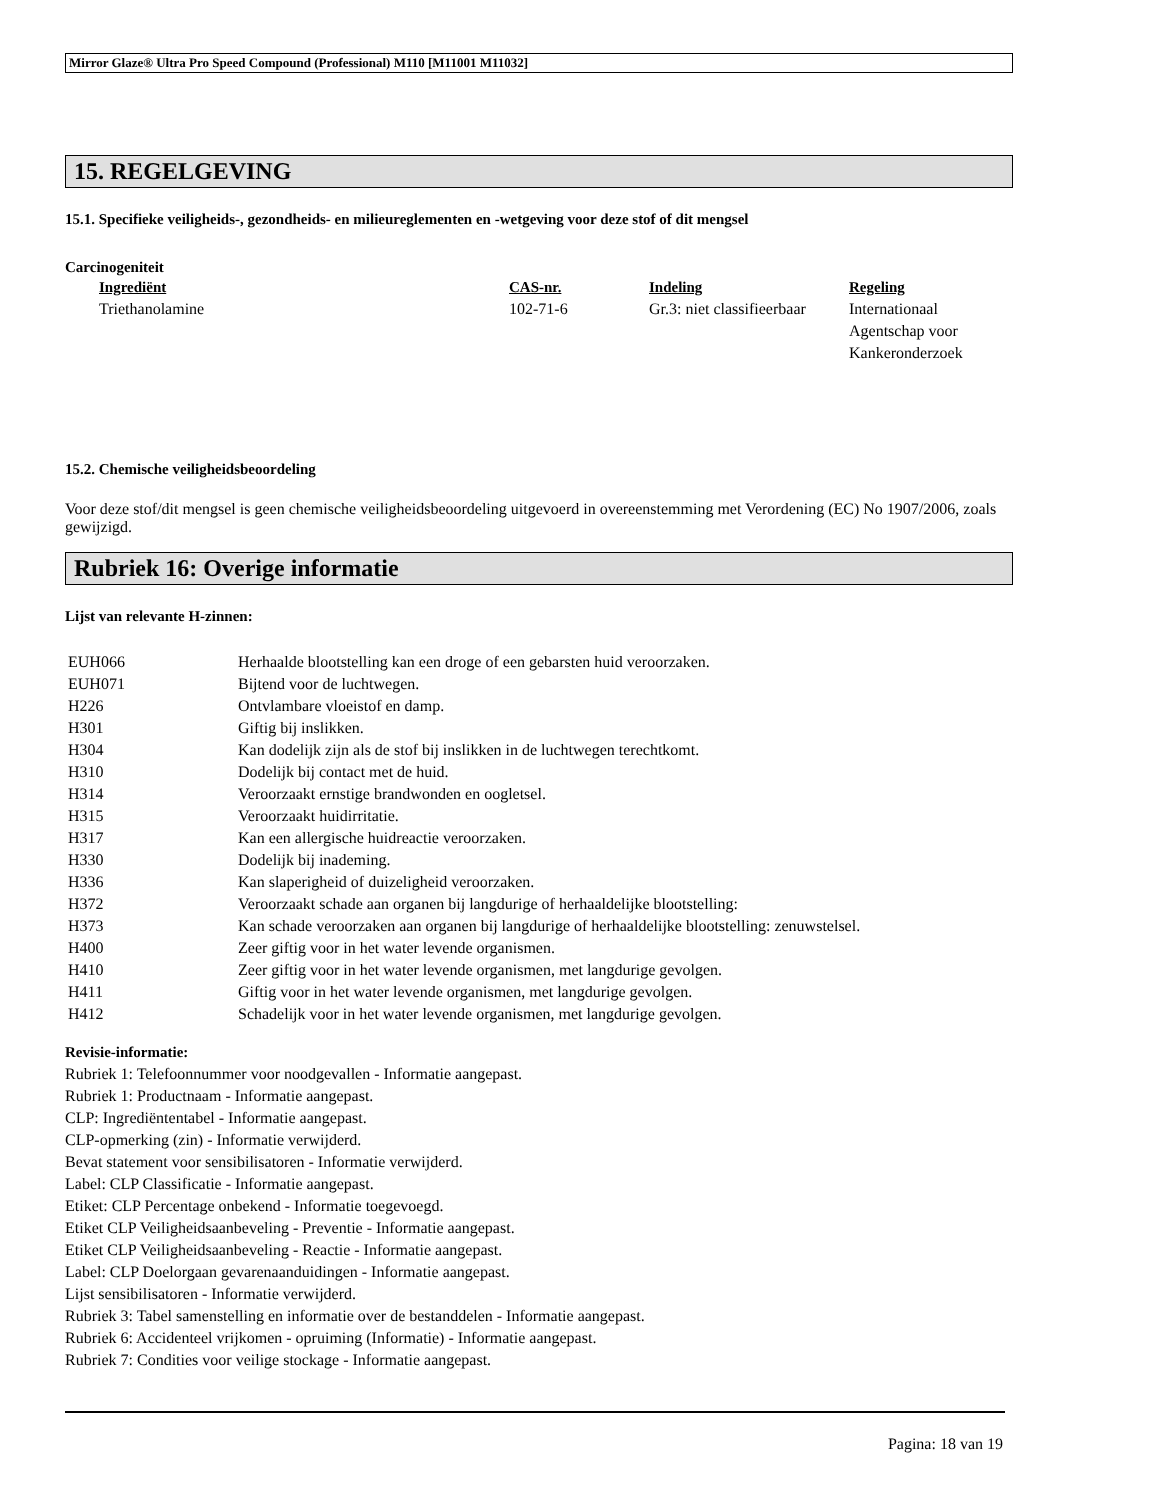Mirror Glaze® Ultra Pro Speed Compound (Professional) M110 [M11001 M11032]
15. REGELGEVING
15.1. Specifieke veiligheids-, gezondheids- en milieureglementen en -wetgeving voor deze stof of dit mengsel
Carcinogeniteit
| Ingrediënt | CAS-nr. | Indeling | Regeling |
| Triethanolamine | 102-71-6 | Gr.3: niet classifieerbaar | Internationaal Agentschap voor Kankeronderzoek |
15.2. Chemische veiligheidsbeoordeling
Voor deze stof/dit mengsel is geen chemische veiligheidsbeoordeling uitgevoerd in overeenstemming met Verordening (EC) No 1907/2006, zoals gewijzigd.
Rubriek 16: Overige informatie
Lijst van relevante H-zinnen:
| EUH066 | Herhaalde blootstelling kan een droge of een gebarsten huid veroorzaken. |
| EUH071 | Bijtend voor de luchtwegen. |
| H226 | Ontvlambare vloeistof en damp. |
| H301 | Giftig bij inslikken. |
| H304 | Kan dodelijk zijn als de stof bij inslikken in de luchtwegen terechtkomt. |
| H310 | Dodelijk bij contact met de huid. |
| H314 | Veroorzaakt ernstige brandwonden en oogletsel. |
| H315 | Veroorzaakt huidirritatie. |
| H317 | Kan een allergische huidreactie veroorzaken. |
| H330 | Dodelijk bij inademing. |
| H336 | Kan slaperigheid of duizeligheid veroorzaken. |
| H372 | Veroorzaakt schade aan organen bij langdurige of herhaaldelijke blootstelling: |
| H373 | Kan schade veroorzaken aan organen bij langdurige of herhaaldelijke blootstelling: zenuwstelsel. |
| H400 | Zeer giftig voor in het water levende organismen. |
| H410 | Zeer giftig voor in het water levende organismen, met langdurige gevolgen. |
| H411 | Giftig voor in het water levende organismen, met langdurige gevolgen. |
| H412 | Schadelijk voor in het water levende organismen, met langdurige gevolgen. |
Revisie-informatie:
Rubriek 1: Telefoonnummer voor noodgevallen - Informatie aangepast.
Rubriek 1: Productnaam - Informatie aangepast.
CLP: Ingrediëntentabel - Informatie aangepast.
CLP-opmerking (zin) - Informatie verwijderd.
Bevat statement voor sensibilisatoren - Informatie verwijderd.
Label: CLP Classificatie - Informatie aangepast.
Etiket: CLP Percentage onbekend - Informatie toegevoegd.
Etiket CLP Veiligheidsaanbeveling - Preventie - Informatie aangepast.
Etiket CLP Veiligheidsaanbeveling - Reactie - Informatie aangepast.
Label: CLP Doelorgaan gevarenaanduidingen - Informatie aangepast.
Lijst sensibilisatoren - Informatie verwijderd.
Rubriek 3: Tabel samenstelling en informatie over de bestanddelen - Informatie aangepast.
Rubriek 6: Accidenteel vrijkomen - opruiming (Informatie) - Informatie aangepast.
Rubriek 7: Condities voor veilige stockage - Informatie aangepast.
Pagina: 18 van 19